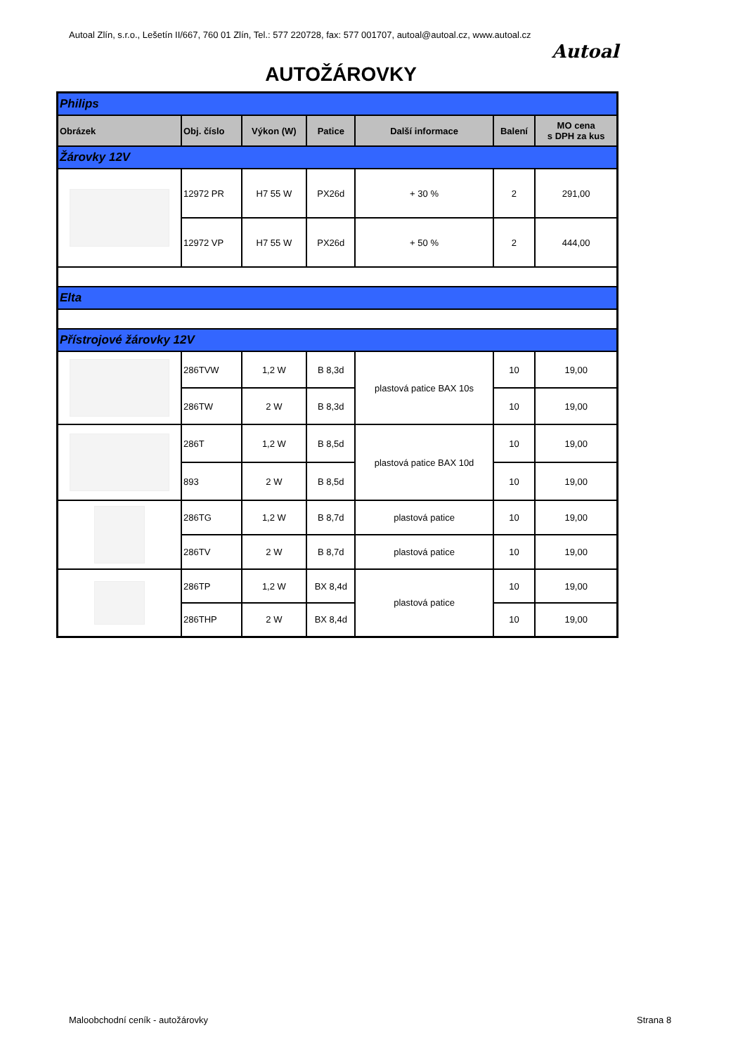Autoal Zlín, s.r.o., Lešetín II/667, 760 01 Zlín, Tel.: 577 220728, fax: 577 001707, autoal@autoal.cz, www.autoal.cz
Autoal
AUTOŽÁROVKY
| Philips | | | | | | |
| Obrázek | Obj. číslo | Výkon (W) | Patice | Další informace | Balení | MO cena s DPH za kus |
| Žárovky 12V | | | | | | |
| | 12972 PR | H7 55 W | PX26d | + 30 % | 2 | 291,00 |
| | 12972 VP | H7 55 W | PX26d | + 50 % | 2 | 444,00 |
| Elta | | | | | | |
| Přístrojové žárovky 12V | | | | | | |
| | 286TVW | 1,2 W | B 8,3d | plastová patice BAX 10s | 10 | 19,00 |
| | 286TW | 2 W | B 8,3d | | 10 | 19,00 |
| | 286T | 1,2 W | B 8,5d | plastová patice BAX 10d | 10 | 19,00 |
| | 893 | 2 W | B 8,5d | | 10 | 19,00 |
| | 286TG | 1,2 W | B 8,7d | plastová patice | 10 | 19,00 |
| | 286TV | 2 W | B 8,7d | plastová patice | 10 | 19,00 |
| | 286TP | 1,2 W | BX 8,4d | plastová patice | 10 | 19,00 |
| | 286THP | 2 W | BX 8,4d | | 10 | 19,00 |
Maloobchodní ceník - autožárovky
Strana 8